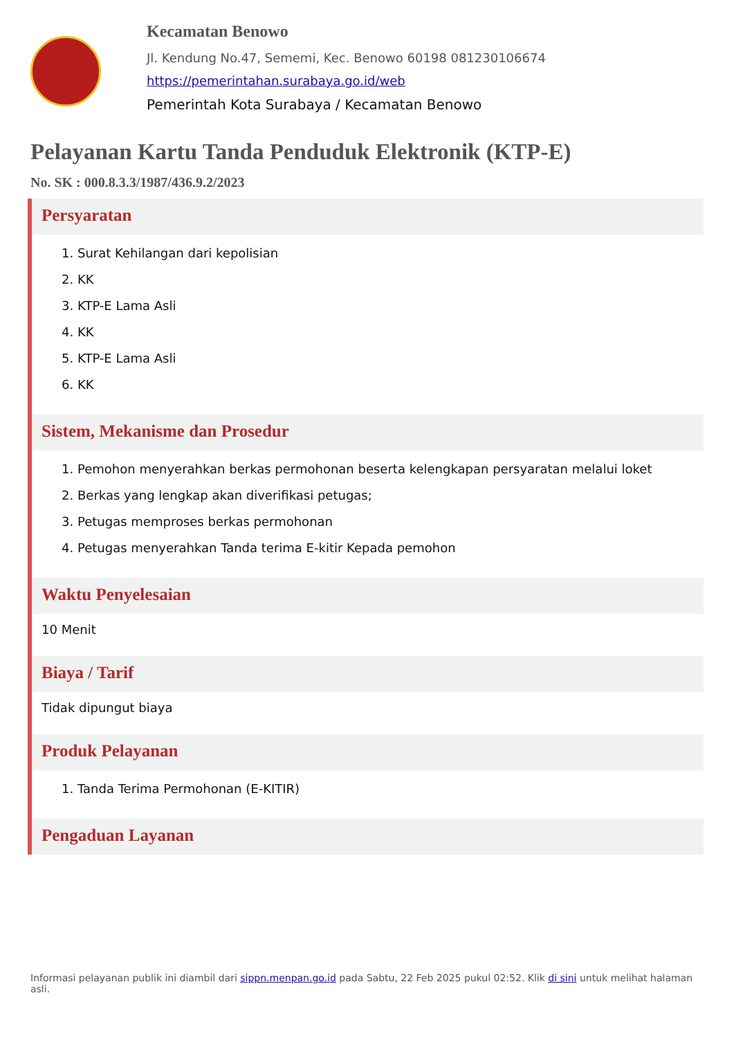Kecamatan Benowo
Jl. Kendung No.47, Sememi, Kec. Benowo 60198 081230106674
https://pemerintahan.surabaya.go.id/web
Pemerintah Kota Surabaya / Kecamatan Benowo
Pelayanan Kartu Tanda Penduduk Elektronik (KTP-E)
No. SK : 000.8.3.3/1987/436.9.2/2023
Persyaratan
1. Surat Kehilangan dari kepolisian
2. KK
3. KTP-E Lama Asli
4. KK
5. KTP-E Lama Asli
6. KK
Sistem, Mekanisme dan Prosedur
1. Pemohon menyerahkan berkas permohonan beserta kelengkapan persyaratan melalui loket
2. Berkas yang lengkap akan diverifikasi petugas;
3. Petugas memproses berkas permohonan
4. Petugas menyerahkan Tanda terima E-kitir Kepada pemohon
Waktu Penyelesaian
10 Menit
Biaya / Tarif
Tidak dipungut biaya
Produk Pelayanan
1. Tanda Terima Permohonan (E-KITIR)
Pengaduan Layanan
Informasi pelayanan publik ini diambil dari sippn.menpan.go.id pada Sabtu, 22 Feb 2025 pukul 02:52. Klik di sini untuk melihat halaman asli.